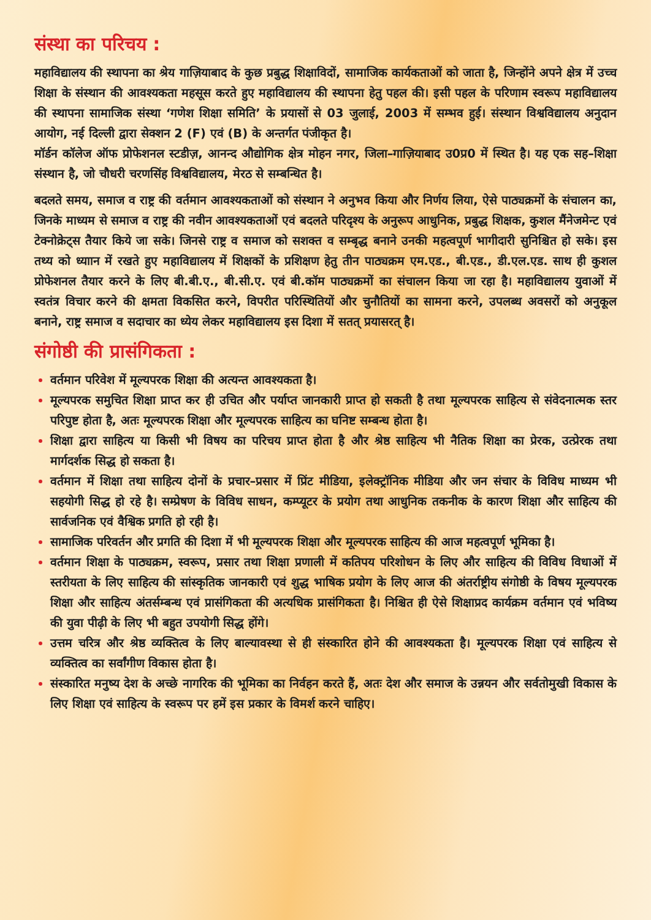संस्था का परिचय :
महाविद्यालय की स्थापना का श्रेय गाज़ियाबाद के कुछ प्रबुद्ध शिक्षाविदों, सामाजिक कार्यकताओं को जाता है, जिन्होंने अपने क्षेत्र में उच्च शिक्षा के संस्थान की आवश्यकता महसूस करते हुए महाविद्यालय की स्थापना हेतु पहल की। इसी पहल के परिणाम स्वरूप महाविद्यालय की स्थापना सामाजिक संस्था ‘गणेश शिक्षा समिति’ के प्रयासों से 03 जुलाई, 2003 में सम्भव हुई। संस्थान विश्वविद्यालय अनुदान आयोग, नई दिल्ली द्वारा सेक्शन 2 (F) एवं (B) के अन्तर्गत पंजीकृत है।
मॉर्डन कॉलेज ऑफ प्रोफेशनल स्टडीज़, आनन्द औद्योगिक क्षेत्र मोहन नगर, जिला–गाज़ियाबाद उ0प्र0 में स्थित है। यह एक सह–शिक्षा संस्थान है, जो चौधरी चरणसिंह विश्वविद्यालय, मेरठ से सम्बन्धित है।
बदलते समय, समाज व राष्ट्र की वर्तमान आवश्यकताओं को संस्थान ने अनुभव किया और निर्णय लिया, ऐसे पाठ्यक्रमों के संचालन का, जिनके माध्यम से समाज व राष्ट्र की नवीन आवश्यकताओं एवं बदलते परिदृश्य के अनुरूप आधुनिक, प्रबुद्ध शिक्षक, कुशल मैंनेजमेन्ट एवं टेक्नोक्रेट्स तैयार किये जा सके। जिनसे राष्ट्र व समाज को सशक्त व सम्बृद्ध बनाने उनकी महत्वपूर्ण भागीदारी सुनिश्चित हो सके। इस तथ्य को ध्याान में रखते हुए महाविद्यालय में शिक्षकों के प्रशिक्षण हेतु तीन पाठ्यक्रम एम.एड., बी.एड., डी.एल.एड. साथ ही कुशल प्रोफेशनल तैयार करने के लिए बी.बी.ए., बी.सी.ए. एवं बी.कॉम पाठ्यक्रमों का संचालन किया जा रहा है। महाविद्यालय युवाओं में स्वतंत्र विचार करने की क्षमता विकसित करने, विपरीत परिस्थितियों और चुनौतियों का सामना करने, उपलब्ध अवसरों को अनुकूल बनाने, राष्ट्र समाज व सदाचार का ध्येय लेकर महाविद्यालय इस दिशा में सतत् प्रयासरत् है।
संगोष्ठी की प्रासंगिकता :
वर्तमान परिवेश में मूल्यपरक शिक्षा की अत्यन्त आवश्यकता है।
मूल्यपरक समुचित शिक्षा प्राप्त कर ही उचित और पर्याप्त जानकारी प्राप्त हो सकती है तथा मूल्यपरक साहित्य से संवेदनात्मक स्तर परिपुष्ट होता है, अतः मूल्यपरक शिक्षा और मूल्यपरक साहित्य का घनिष्ट सम्बन्ध होता है।
शिक्षा द्वारा साहित्य या किसी भी विषय का परिचय प्राप्त होता है और श्रेष्ठ साहित्य भी नैतिक शिक्षा का प्रेरक, उत्प्रेरक तथा मार्गदर्शक सिद्ध हो सकता है।
वर्तमान में शिक्षा तथा साहित्य दोनों के प्रचार–प्रसार में प्रिंट मीडिया, इलेक्ट्रॉनिक मीडिया और जन संचार के विविध माध्यम भी सहयोगी सिद्ध हो रहे है। सम्प्रेषण के विविध साधन, कम्प्यूटर के प्रयोग तथा आधुनिक तकनीक के कारण शिक्षा और साहित्य की सार्वजनिक एवं वैश्विक प्रगति हो रही है।
सामाजिक परिवर्तन और प्रगति की दिशा में भी मूल्यपरक शिक्षा और मूल्यपरक साहित्य की आज महत्वपूर्ण भूमिका है।
वर्तमान शिक्षा के पाठ्यक्रम, स्वरूप, प्रसार तथा शिक्षा प्रणाली में कतिपय परिशोधन के लिए और साहित्य की विविध विधाओं में स्तरीयता के लिए साहित्य की सांस्कृतिक जानकारी एवं शुद्ध भाषिक प्रयोग के लिए आज की अंतर्राष्ट्रीय संगोष्ठी के विषय मूल्यपरक शिक्षा और साहित्य अंतर्सम्बन्ध एवं प्रासंगिकता की अत्यधिक प्रासंगिकता है। निश्चित ही ऐसे शिक्षाप्रद कार्यक्रम वर्तमान एवं भविष्य की युवा पीढ़ी के लिए भी बहुत उपयोगी सिद्ध होंगे।
उत्तम चरित्र और श्रेष्ठ व्यक्तित्व के लिए बाल्यावस्था से ही संस्कारित होने की आवश्यकता है। मूल्यपरक शिक्षा एवं साहित्य से व्यक्तित्व का सर्वांगीण विकास होता है।
संस्कारित मनुष्य देश के अच्छे नागरिक की भूमिका का निर्वहन करते हैं, अतः देश और समाज के उन्नयन और सर्वतोमुखी विकास के लिए शिक्षा एवं साहित्य के स्वरूप पर हमें इस प्रकार के विमर्श करने चाहिए।